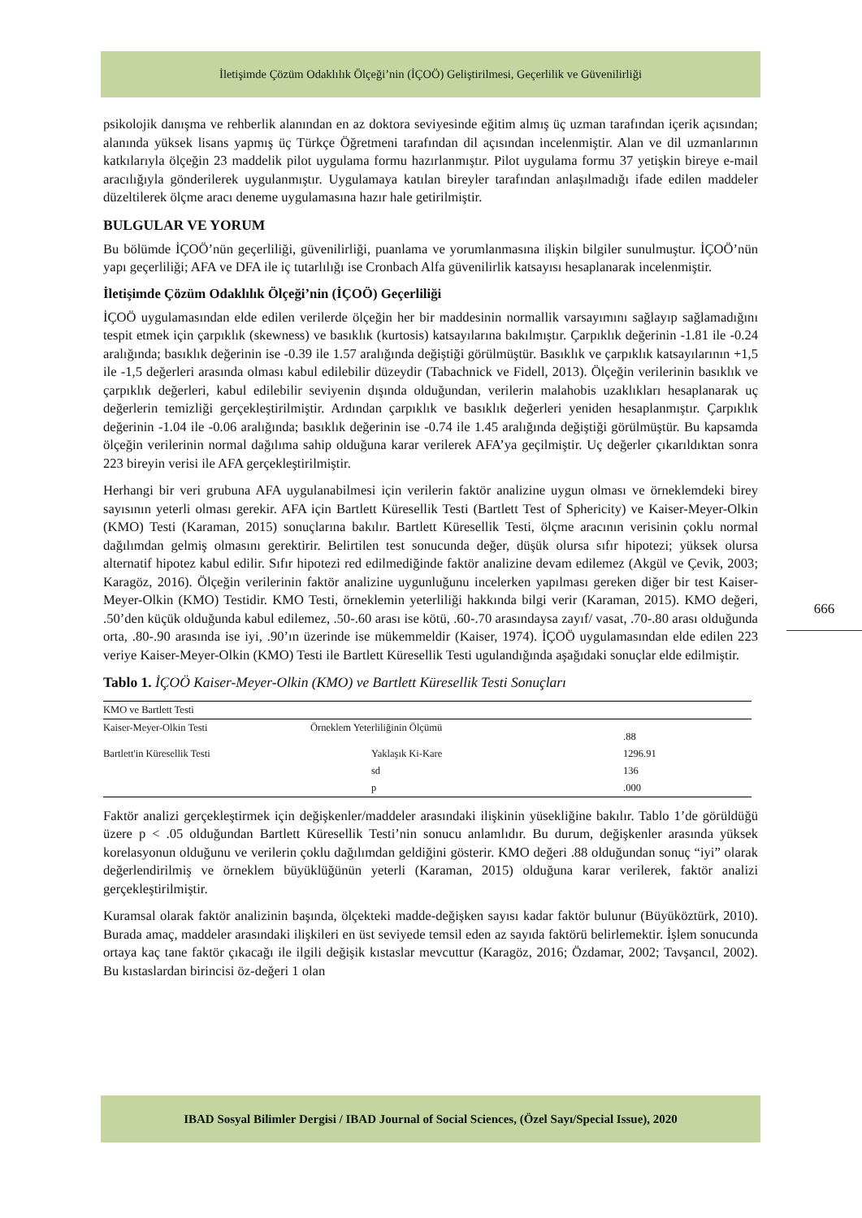İletişimde Çözüm Odaklılık Ölçeği’nin (İÇOÖ) Geliştirilmesi, Geçerlilik ve Güvenilirliği
psikolojik danışma ve rehberlik alanından en az doktora seviyesinde eğitim almış üç uzman tarafından içerik açısından; alanında yüksek lisans yapmış üç Türkçe Öğretmeni tarafından dil açısından incelenmiştir. Alan ve dil uzmanlarının katkılarıyla ölçeğin 23 maddelik pilot uygulama formu hazırlanmıştır. Pilot uygulama formu 37 yetişkin bireye e-mail aracılığıyla gönderilerek uygulanmıştır. Uygulamaya katılan bireyler tarafından anlaşılmadığı ifade edilen maddeler düzeltilerek ölçme aracı deneme uygulamasına hazır hale getirilmiştir.
BULGULAR VE YORUM
Bu bölümde İÇOÖ’nün geçerliliği, güvenilirliği, puanlama ve yorumlanmasına ilişkin bilgiler sunulmuştur. İÇOÖ’nün yapı geçerliliği; AFA ve DFA ile iç tutarlılığı ise Cronbach Alfa güvenilirlik katsayısı hesaplanarak incelenmiştir.
İletişimde Çözüm Odaklılık Ölçeği’nin (İÇOÖ) Geçerliliği
İÇOÖ uygulamasından elde edilen verilerde ölçeğin her bir maddesinin normallik varsayımını sağlayıp sağlamadığını tespit etmek için çarpıklık (skewness) ve basıklık (kurtosis) katsayılarına bakılmıştır. Çarpıklık değerinin -1.81 ile -0.24 aralığında; basıklık değerinin ise -0.39 ile 1.57 aralığında değiştiği görülmüştür. Basıklık ve çarpıklık katsayılarının +1,5 ile -1,5 değerleri arasında olması kabul edilebilir düzeydir (Tabachnick ve Fidell, 2013). Ölçeğin verilerinin basıklık ve çarpıklık değerleri, kabul edilebilir seviyenin dışında olduğundan, verilerin malahobis uzaklıkları hesaplanarak uç değerlerin temizliği gerçekleştirilmiştir. Ardından çarpıklık ve basıklık değerleri yeniden hesaplanmıştır. Çarpıklık değerinin -1.04 ile -0.06 aralığında; basıklık değerinin ise -0.74 ile 1.45 aralığında değiştiği görülmüştür. Bu kapsamda ölçeğin verilerinin normal dağılıma sahip olduğuna karar verilerek AFA’ya geçilmiştir. Uç değerler çıkarıldıktan sonra 223 bireyin verisi ile AFA gerçekleştirilmiştir.
Herhangi bir veri grubuna AFA uygulanabilmesi için verilerin faktör analizine uygun olması ve örneklemdeki birey sayısının yeterli olması gerekir. AFA için Bartlett Küresellik Testi (Bartlett Test of Sphericity) ve Kaiser-Meyer-Olkin (KMO) Testi (Karaman, 2015) sonuçlarına bakılır. Bartlett Küresellik Testi, ölçme aracının verisinin çoklu normal dağılımdan gelmiş olmasını gerektirir. Belirtilen test sonucunda değer, düşük olursa sıfır hipotezi; yüksek olursa alternatif hipotez kabul edilir. Sıfır hipotezi red edilmediğinde faktör analizine devam edilemez (Akgül ve Çevik, 2003; Karagöz, 2016). Ölçeğin verilerinin faktör analizine uygunluğunu incelerken yapılması gereken diğer bir test Kaiser-Meyer-Olkin (KMO) Testidir. KMO Testi, örneklemin yeterliliği hakkında bilgi verir (Karaman, 2015). KMO değeri, .50’den küçük olduğunda kabul edilemez, .50-.60 arası ise kötü, .60-.70 arasındaysa zayıf/ vasat, .70-.80 arası olduğunda orta, .80-.90 arasında ise iyi, .90’ın üzerinde ise mükemmeldir (Kaiser, 1974). İÇOÖ uygulamasından elde edilen 223 veriye Kaiser-Meyer-Olkin (KMO) Testi ile Bartlett Küresellik Testi ugulandığında aşağıdaki sonuçlar elde edilmiştir.
Tablo 1. İÇOÖ Kaiser-Meyer-Olkin (KMO) ve Bartlett Küresellik Testi Sonuçları
| KMO ve Bartlett Testi | | |
| Kaiser-Meyer-Olkin Testi | Örneklem Yeterliliğinin Ölçümü | .88 |
| Bartlett'in Küresellik Testi | Yaklaşık Ki-Kare | 1296.91 |
| | sd | 136 |
| | p | .000 |
Faktör analizi gerçekleştirmek için değişkenler/maddeler arasındaki ilişkinin yüsekliğine bakılır. Tablo 1’de görüldüğü üzere p < .05 olduğundan Bartlett Küresellik Testi’nin sonucu anlamlıdır. Bu durum, değişkenler arasında yüksek korelasyonun olduğunu ve verilerin çoklu dağılımdan geldiğini gösterir. KMO değeri .88 olduğundan sonuç “iyi” olarak değerlendirilmiş ve örneklem büyüklüğünün yeterli (Karaman, 2015) olduğuna karar verilerek, faktör analizi gerçekleştirilmiştir.
Kuramsal olarak faktör analizinin başında, ölçekteki madde-değişken sayısı kadar faktör bulunur (Büyüköztürk, 2010). Burada amaç, maddeler arasındaki ilişkileri en üst seviyede temsil eden az sayıda faktörü belirlemektir. İşlem sonucunda ortaya kaç tane faktör çıkacağı ile ilgili değişik kıstaslar mevcuttur (Karagöz, 2016; Özdamar, 2002; Tavşancıl, 2002). Bu kıstaslardan birincisi öz-değeri 1 olan
666
IBAD Sosyal Bilimler Dergisi / IBAD Journal of Social Sciences, (Özel Sayı/Special Issue), 2020